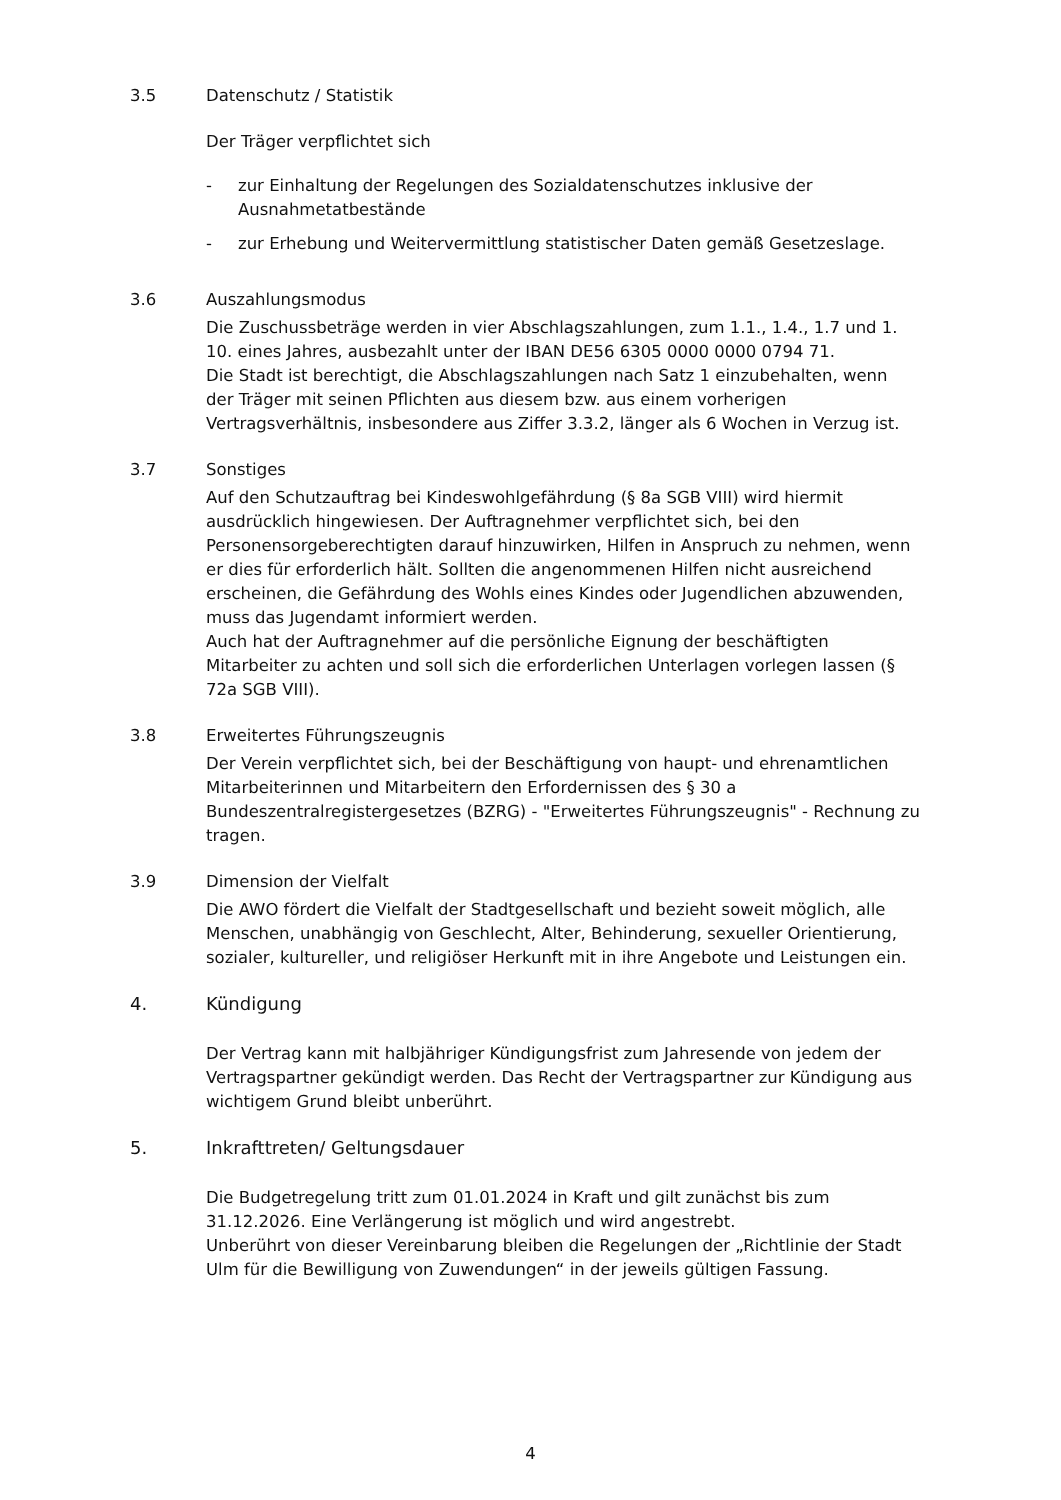3.5 Datenschutz / Statistik
Der Träger verpflichtet sich
- zur Einhaltung der Regelungen des Sozialdatenschutzes inklusive der Ausnahmetatbestände
- zur Erhebung und Weitervermittlung statistischer Daten gemäß Gesetzeslage.
3.6 Auszahlungsmodus
Die Zuschussbeträge werden in vier Abschlagszahlungen, zum 1.1., 1.4., 1.7 und 1. 10. eines Jahres, ausbezahlt unter der IBAN DE56 6305 0000 0000 0794 71.
Die Stadt ist berechtigt, die Abschlagszahlungen nach Satz 1 einzubehalten, wenn der Träger mit seinen Pflichten aus diesem bzw. aus einem vorherigen Vertragsverhältnis, insbesondere aus Ziffer 3.3.2, länger als 6 Wochen in Verzug ist.
3.7 Sonstiges
Auf den Schutzauftrag bei Kindeswohlgefährdung (§ 8a SGB VIII) wird hiermit ausdrücklich hingewiesen. Der Auftragnehmer verpflichtet sich, bei den Personensorgeberechtigten darauf hinzuwirken, Hilfen in Anspruch zu nehmen, wenn er dies für erforderlich hält. Sollten die angenommenen Hilfen nicht ausreichend erscheinen, die Gefährdung des Wohls eines Kindes oder Jugendlichen abzuwenden, muss das Jugendamt informiert werden.
Auch hat der Auftragnehmer auf die persönliche Eignung der beschäftigten Mitarbeiter zu achten und soll sich die erforderlichen Unterlagen vorlegen lassen (§ 72a SGB VIII).
3.8 Erweitertes Führungszeugnis
Der Verein verpflichtet sich, bei der Beschäftigung von haupt- und ehrenamtlichen Mitarbeiterinnen und Mitarbeitern den Erfordernissen des § 30 a Bundeszentralregistergesetzes (BZRG) - "Erweitertes Führungszeugnis" - Rechnung zu tragen.
3.9 Dimension der Vielfalt
Die AWO fördert die Vielfalt der Stadtgesellschaft und bezieht soweit möglich, alle Menschen, unabhängig von Geschlecht, Alter, Behinderung, sexueller Orientierung, sozialer, kultureller, und religiöser Herkunft mit in ihre Angebote und Leistungen ein.
4. Kündigung
Der Vertrag kann mit halbjähriger Kündigungsfrist zum Jahresende von jedem der Vertragspartner gekündigt werden. Das Recht der Vertragspartner zur Kündigung aus wichtigem Grund bleibt unberührt.
5. Inkrafttreten/ Geltungsdauer
Die Budgetregelung tritt zum 01.01.2024 in Kraft und gilt zunächst bis zum 31.12.2026. Eine Verlängerung ist möglich und wird angestrebt.
Unberührt von dieser Vereinbarung bleiben die Regelungen der „Richtlinie der Stadt Ulm für die Bewilligung von Zuwendungen“ in der jeweils gültigen Fassung.
4